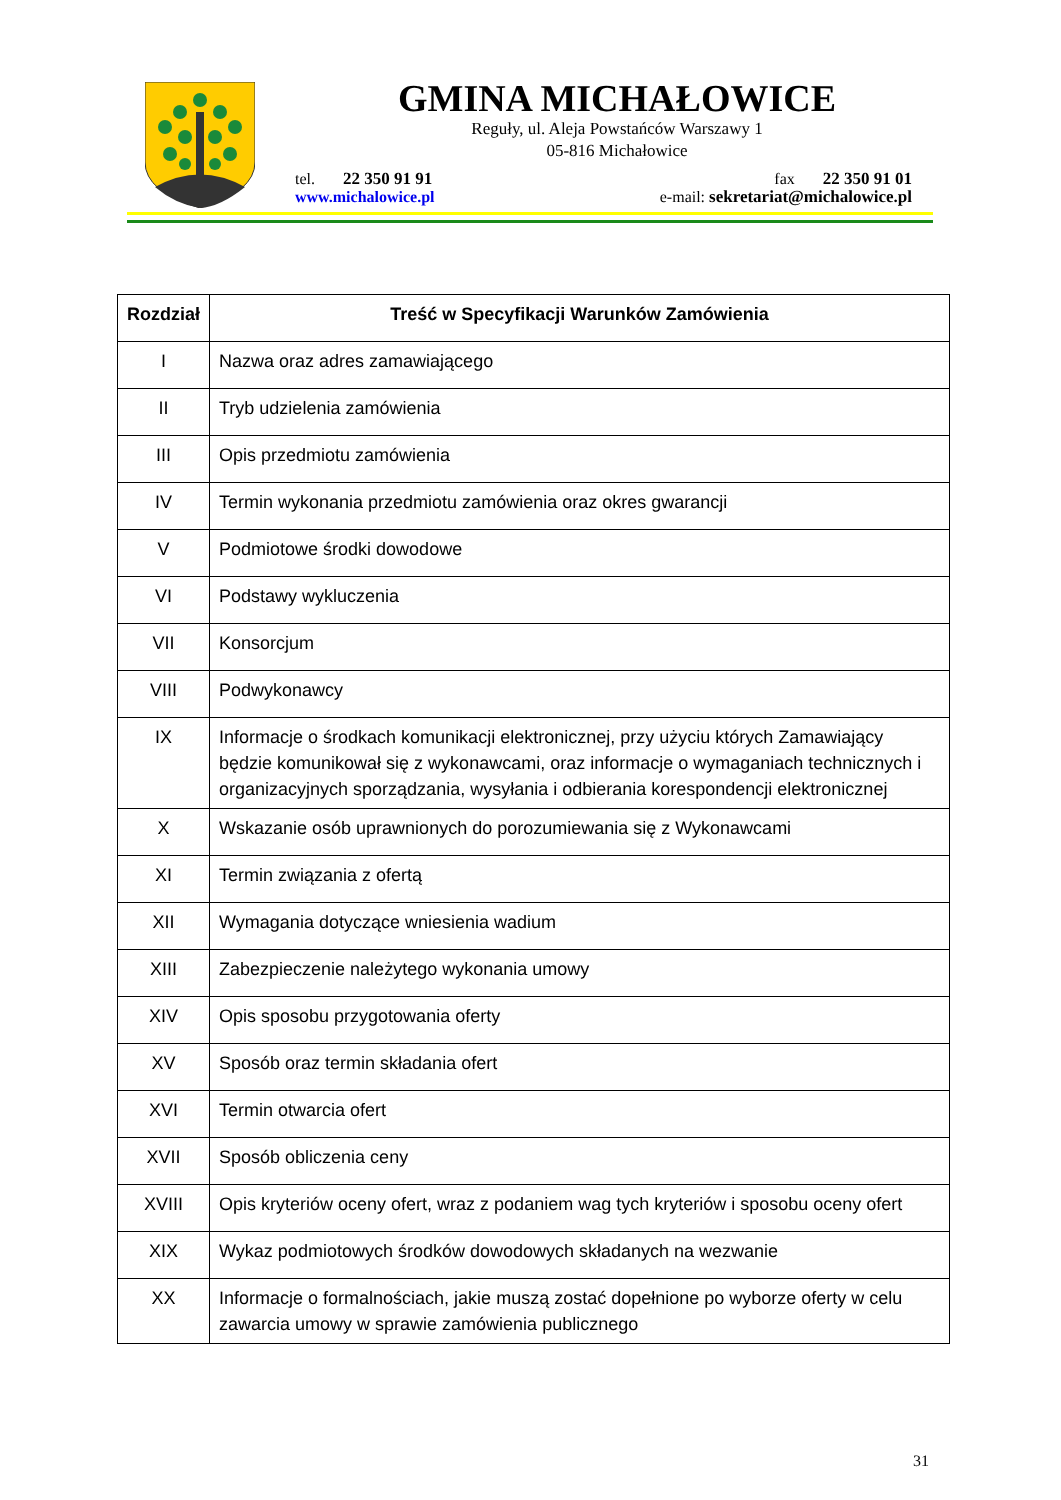GMINA MICHAŁOWICE
Reguły, ul. Aleja Powstańców Warszawy 1
05-816 Michałowice
tel. 22 350 91 91 fax 22 350 91 01
www.michalowice.pl e-mail: sekretariat@michalowice.pl
| Rozdział | Treść w Specyfikacji Warunków Zamówienia |
| --- | --- |
| I | Nazwa oraz adres zamawiającego |
| II | Tryb udzielenia zamówienia |
| III | Opis przedmiotu zamówienia |
| IV | Termin wykonania przedmiotu zamówienia oraz okres gwarancji |
| V | Podmiotowe środki dowodowe |
| VI | Podstawy wykluczenia |
| VII | Konsorcjum |
| VIII | Podwykonawcy |
| IX | Informacje o środkach komunikacji elektronicznej, przy użyciu których Zamawiający będzie komunikował się z wykonawcami, oraz informacje o wymaganiach technicznych i organizacyjnych sporządzania, wysyłania i odbierania korespondencji elektronicznej |
| X | Wskazanie osób uprawnionych do porozumiewania się z Wykonawcami |
| XI | Termin związania z ofertą |
| XII | Wymagania dotyczące wniesienia wadium |
| XIII | Zabezpieczenie należytego wykonania umowy |
| XIV | Opis sposobu przygotowania oferty |
| XV | Sposób oraz termin składania ofert |
| XVI | Termin otwarcia ofert |
| XVII | Sposób obliczenia ceny |
| XVIII | Opis kryteriów oceny ofert, wraz z podaniem wag tych kryteriów i sposobu oceny ofert |
| XIX | Wykaz podmiotowych środków dowodowych składanych na wezwanie |
| XX | Informacje o formalnościach, jakie muszą zostać dopełnione po wyborze oferty w celu zawarcia umowy w sprawie zamówienia publicznego |
31